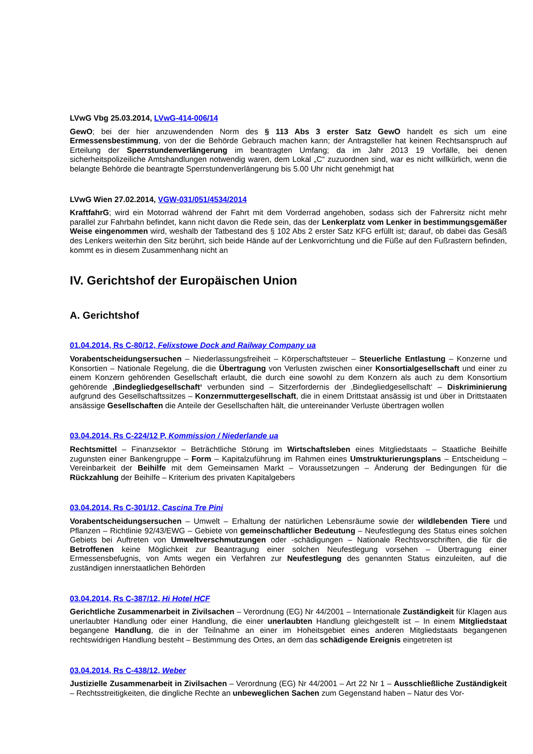LVwG Vbg 25.03.2014, LVwG-414-006/14
GewO; bei der hier anzuwendenden Norm des § 113 Abs 3 erster Satz GewO handelt es sich um eine Ermessensbestimmung, von der die Behörde Gebrauch machen kann; der Antragsteller hat keinen Rechtsanspruch auf Erteilung der Sperrstundenverlängerung im beantragten Umfang; da im Jahr 2013 19 Vorfälle, bei denen sicherheitspolizeiliche Amtshandlungen notwendig waren, dem Lokal „C“ zuzuordnen sind, war es nicht willkürlich, wenn die belangte Behörde die beantragte Sperrstundenverlängerung bis 5.00 Uhr nicht genehmigt hat
LVwG Wien 27.02.2014, VGW-031/051/4534/2014
KraftfahrG; wird ein Motorrad während der Fahrt mit dem Vorderrad angehoben, sodass sich der Fahrersitz nicht mehr parallel zur Fahrbahn befindet, kann nicht davon die Rede sein, das der Lenkerplatz vom Lenker in bestimmungsgemäßer Weise eingenommen wird, weshalb der Tatbestand des § 102 Abs 2 erster Satz KFG erfüllt ist; darauf, ob dabei das Gesäß des Lenkers weiterhin den Sitz berührt, sich beide Hände auf der Lenkvorrichtung und die Füße auf den Fußrastern befinden, kommt es in diesem Zusammenhang nicht an
IV. Gerichtshof der Europäischen Union
A. Gerichtshof
01.04.2014, Rs C-80/12, Felixstowe Dock and Railway Company ua
Vorabentscheidungsersuchen – Niederlassungsfreiheit – Körperschaftsteuer – Steuerliche Entlastung – Konzerne und Konsortien – Nationale Regelung, die die Übertragung von Verlusten zwischen einer Konsortialgesellschaft und einer zu einem Konzern gehörenden Gesellschaft erlaubt, die durch eine sowohl zu dem Konzern als auch zu dem Konsortium gehörende ‚Bindegliedgesellschaft‘ verbunden sind – Sitzerfordernis der ‚Bindegliedgesellschaft‘ – Diskriminierung aufgrund des Gesellschaftssitzes – Konzernmuttergesellschaft, die in einem Drittstaat ansässig ist und über in Drittstaaten ansässige Gesellschaften die Anteile der Gesellschaften hält, die untereinander Verluste übertragen wollen
03.04.2014, Rs C-224/12 P, Kommission / Niederlande ua
Rechtsmittel – Finanzsektor – Beträchtliche Störung im Wirtschaftsleben eines Mitgliedstaats – Staatliche Beihilfe zugunsten einer Bankengruppe – Form – Kapitalzuführung im Rahmen eines Umstrukturierungsplans – Entscheidung – Vereinbarkeit der Beihilfe mit dem Gemeinsamen Markt – Voraussetzungen – Änderung der Bedingungen für die Rückzahlung der Beihilfe – Kriterium des privaten Kapitalgebers
03.04.2014, Rs C-301/12, Cascina Tre Pini
Vorabentscheidungsersuchen – Umwelt – Erhaltung der natürlichen Lebensräume sowie der wildlebenden Tiere und Pflanzen – Richtlinie 92/43/EWG – Gebiete von gemeinschaftlicher Bedeutung – Neufestlegung des Status eines solchen Gebiets bei Auftreten von Umweltverschmutzungen oder -schädigungen – Nationale Rechtsvorschriften, die für die Betroffenen keine Möglichkeit zur Beantragung einer solchen Neufestlegung vorsehen – Übertragung einer Ermessensbefugnis, von Amts wegen ein Verfahren zur Neufestlegung des genannten Status einzuleiten, auf die zuständigen innerstaatlichen Behörden
03.04.2014, Rs C-387/12, Hi Hotel HCF
Gerichtliche Zusammenarbeit in Zivilsachen – Verordnung (EG) Nr 44/2001 – Internationale Zuständigkeit für Klagen aus unerlaubter Handlung oder einer Handlung, die einer unerlaubten Handlung gleichgestellt ist – In einem Mitgliedstaat begangene Handlung, die in der Teilnahme an einer im Hoheitsgebiet eines anderen Mitgliedstaats begangenen rechtswidrigen Handlung besteht – Bestimmung des Ortes, an dem das schädigende Ereignis eingetreten ist
03.04.2014, Rs C-438/12, Weber
Justizielle Zusammenarbeit in Zivilsachen – Verordnung (EG) Nr 44/2001 – Art 22 Nr 1 – Ausschließliche Zuständigkeit – Rechtsstreitigkeiten, die dingliche Rechte an unbeweglichen Sachen zum Gegenstand haben – Natur des Vor-